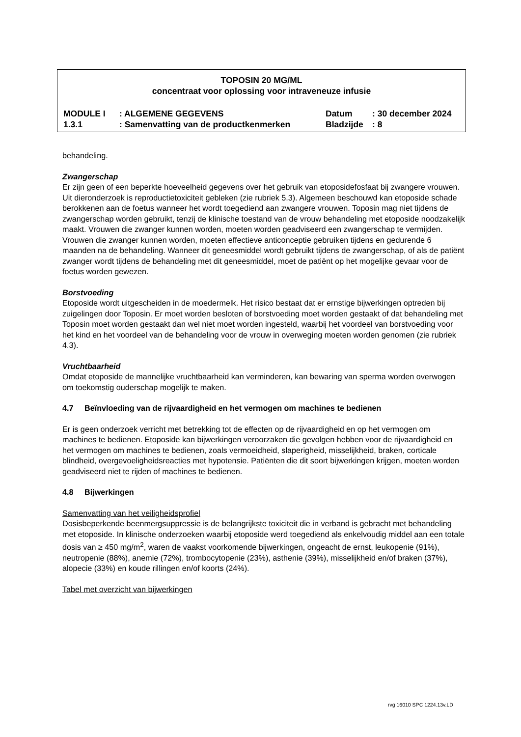TOPOSIN 20 MG/ML
concentraat voor oplossing voor intraveneuze infusie
| MODULE I | : ALGEMENE GEGEVENS | Datum | : 30 december 2024 |
| 1.3.1 | : Samenvatting van de productkenmerken | Bladzijde | : 8 |
behandeling.
Zwangerschap
Er zijn geen of een beperkte hoeveelheid gegevens over het gebruik van etoposidefosfaat bij zwangere vrouwen. Uit dieronderzoek is reproductietoxiciteit gebleken (zie rubriek 5.3). Algemeen beschouwd kan etoposide schade berokkenen aan de foetus wanneer het wordt toegediend aan zwangere vrouwen. Toposin mag niet tijdens de zwangerschap worden gebruikt, tenzij de klinische toestand van de vrouw behandeling met etoposide noodzakelijk maakt. Vrouwen die zwanger kunnen worden, moeten worden geadviseerd een zwangerschap te vermijden. Vrouwen die zwanger kunnen worden, moeten effectieve anticonceptie gebruiken tijdens en gedurende 6 maanden na de behandeling. Wanneer dit geneesmiddel wordt gebruikt tijdens de zwangerschap, of als de patiënt zwanger wordt tijdens de behandeling met dit geneesmiddel, moet de patiënt op het mogelijke gevaar voor de foetus worden gewezen.
Borstvoeding
Etoposide wordt uitgescheiden in de moedermelk. Het risico bestaat dat er ernstige bijwerkingen optreden bij zuigelingen door Toposin. Er moet worden besloten of borstvoeding moet worden gestaakt of dat behandeling met Toposin moet worden gestaakt dan wel niet moet worden ingesteld, waarbij het voordeel van borstvoeding voor het kind en het voordeel van de behandeling voor de vrouw in overweging moeten worden genomen (zie rubriek 4.3).
Vruchtbaarheid
Omdat etoposide de mannelijke vruchtbaarheid kan verminderen, kan bewaring van sperma worden overwogen om toekomstig ouderschap mogelijk te maken.
4.7 Beïnvloeding van de rijvaardigheid en het vermogen om machines te bedienen
Er is geen onderzoek verricht met betrekking tot de effecten op de rijvaardigheid en op het vermogen om machines te bedienen. Etoposide kan bijwerkingen veroorzaken die gevolgen hebben voor de rijvaardigheid en het vermogen om machines te bedienen, zoals vermoeidheid, slaperigheid, misselijkheid, braken, corticale blindheid, overgevoeligheidsreacties met hypotensie. Patiënten die dit soort bijwerkingen krijgen, moeten worden geadviseerd niet te rijden of machines te bedienen.
4.8 Bijwerkingen
Samenvatting van het veiligheidsprofiel
Dosisbeperkende beenmergsuppressie is de belangrijkste toxiciteit die in verband is gebracht met behandeling met etoposide. In klinische onderzoeken waarbij etoposide werd toegediend als enkelvoudig middel aan een totale dosis van ≥ 450 mg/m<sup>2</sup>, waren de vaakst voorkomende bijwerkingen, ongeacht de ernst, leukopenie (91%), neutropenie (88%), anemie (72%), trombocytopenie (23%), asthenie (39%), misselijkheid en/of braken (37%), alopecie (33%) en koude rillingen en/of koorts (24%).
Tabel met overzicht van bijwerkingen
rvg 16010 SPC 1224.13v.LD